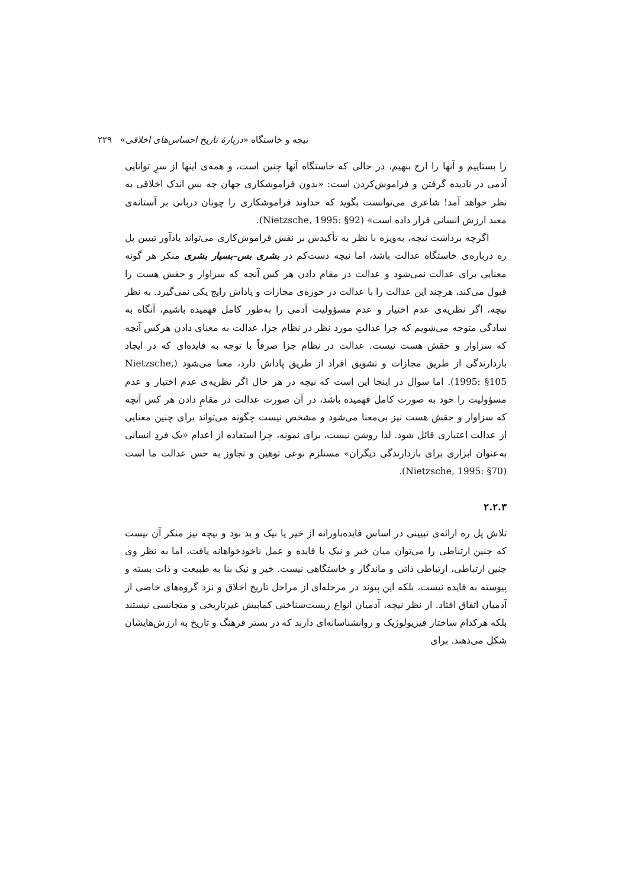نیچه و خاستگاه «دربارهٔ تاریخ احساس‌های اخلاقی» ۲۲۹
را بستاییم و آنها را ارج بنهیم، در حالی که خاستگاه آنها چنین است، و همه‌ی اینها از سرِ توانایی آدمی در نادیده گرفتن و فراموش‌کردن است: «بدون فراموشکاری جهان چه بس اندک اخلاقی به نظر خواهد آمد! شاعری می‌توانست بگوید که خداوند فراموشکاری را چونان دربانی بر آستانه‌ی معبد ارزش انسانی قرار داده است» (Nietzsche, 1995: §92).
اگرچه برداشت نیچه، به‌ویژه با نظر به تأکیدش بر نقش فراموش‌کاری می‌تواند یادآور تبیین پل ره درباره‌ی خاستگاه عدالت باشد، اما نیچه دست‌کم در بشری بس–بسیار بشری منکر هر گونه معنایی برای عدالت نمی‌شود و عدالت در مقام دادن هر کس آنچه که سزاوار و حقش هست را قبول می‌کند، هرچند این عدالت را با عدالت در حوزه‌ی مجازات و پاداش رایج یکی نمی‌گیرد. به نظر نیچه، اگر نظریه‌ی عدم اختیار و عدم مسؤولیت آدمی را به‌طور کامل فهمیده باشیم، آنگاه به سادگی متوجه می‌شویم که چرا عدالتِ مورد نظر در نظام جزا، عدالت به معنای دادن هرکس آنچه که سزاوار و حقش هست نیست. عدالت در نظام جزا صرفاً با توجه به فایده‌ای که در ایجاد بازدارندگی از طریق مجازات و تشویق افراد از طریق پاداش دارد، معنا می‌شود (Nietzsche, 1995: §105). اما سوال در اینجا این است که نیچه در هر حال اگر نظریه‌ی عدم اختیار و عدم مسؤولیت را خود به صورت کامل فهمیده باشد، در آن صورت عدالت در مقامِ دادن هر کس آنچه که سزاوار و حقش هست نیز بی‌معنا می‌شود و مشخص نیست چگونه می‌تواند برای چنین معنایی از عدالت اعتباری قائل شود. لذا روشن نیست، برای نمونه، چرا استفاده از اعدام «یک فردِ انسانی به‌عنوان ابزاری برای بازدارندگی دیگران» مستلزم نوعی توهین و تجاوز به حس عدالت ما است (Nietzsche, 1995: §70).
۲.۲.۳
تلاش پل ره ارائه‌ی تبیینی در اساس فایده‌باورانه از خیر یا نیک و بد بود و نیچه نیز منکر آن نیست که چنین ارتباطی را می‌توان میان خیر و نیک با فایده و عمل ناخودخواهانه یافت، اما به نظر وی چنین ارتباطی، ارتباطی ذاتی و ماندگار و خاستگاهی نیست. خیر و نیک بنا به طبیعت و ذات بسته و پیوسته به فایده نیست، بلکه این پیوند در مرحله‌ای از مراحل تاریخ اخلاق و نزد گروه‌های خاصی از آدمیان اتفاق افتاد. از نظر نیچه، آدمیان انواع زیست‌شناختی کمابیش غیرتاریخی و متجانسی نیستند بلکه هرکدام ساختار فیزیولوژیک و روانشناسانه‌ای دارند که در بستر فرهنگ و تاریخ به ارزش‌هایشان شکل می‌دهند. برای